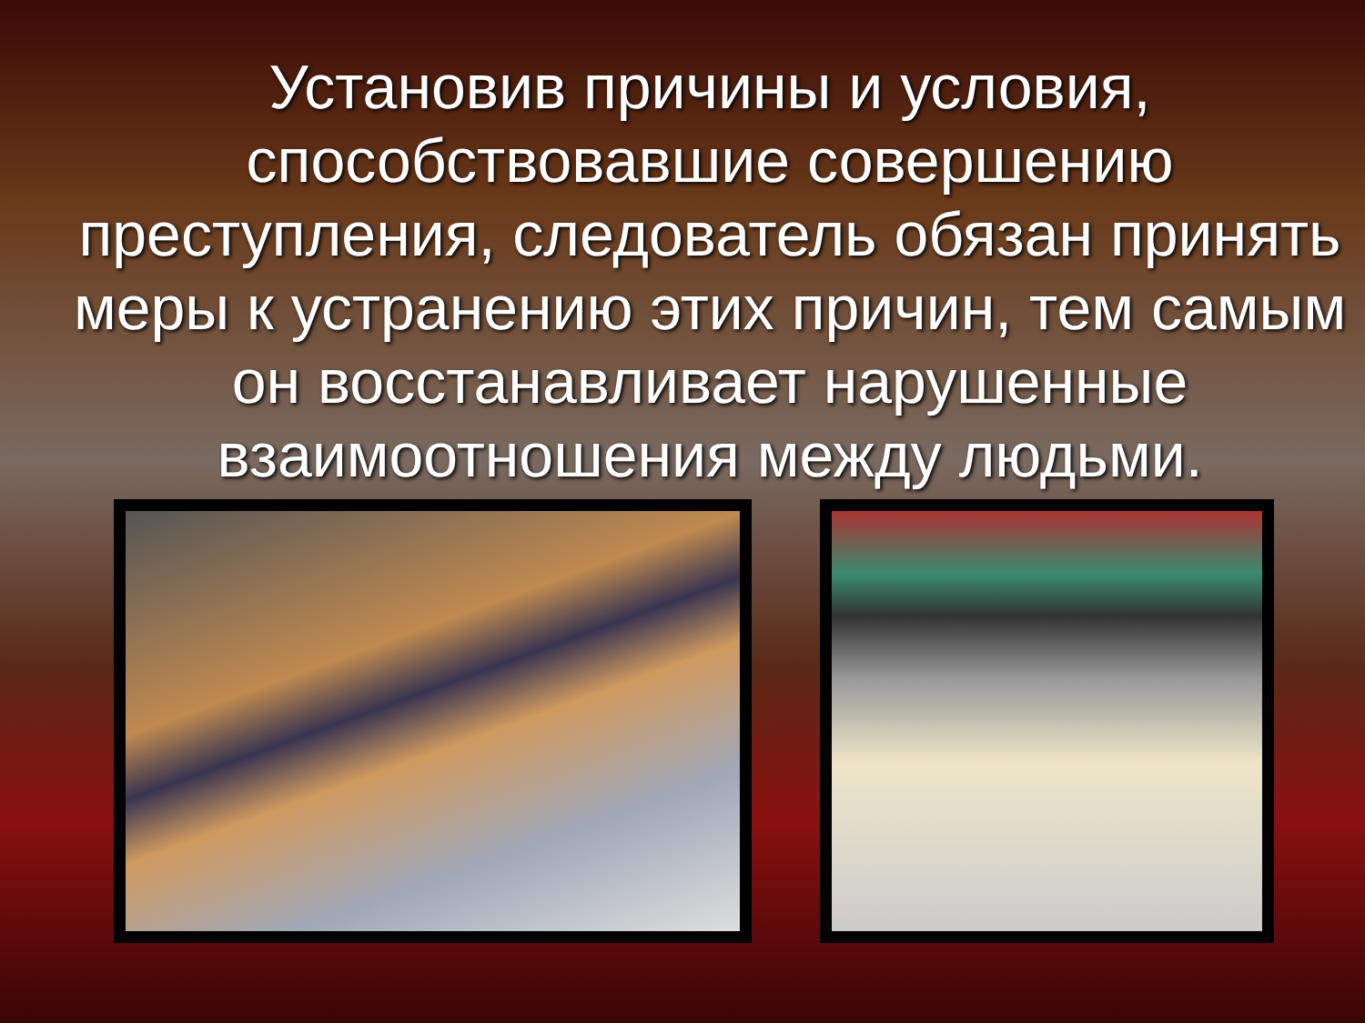Установив причины и условия, способствовавшие совершению преступления, следователь обязан принять меры к устранению этих причин, тем самым он восстанавливает нарушенные взаимоотношения между людьми.